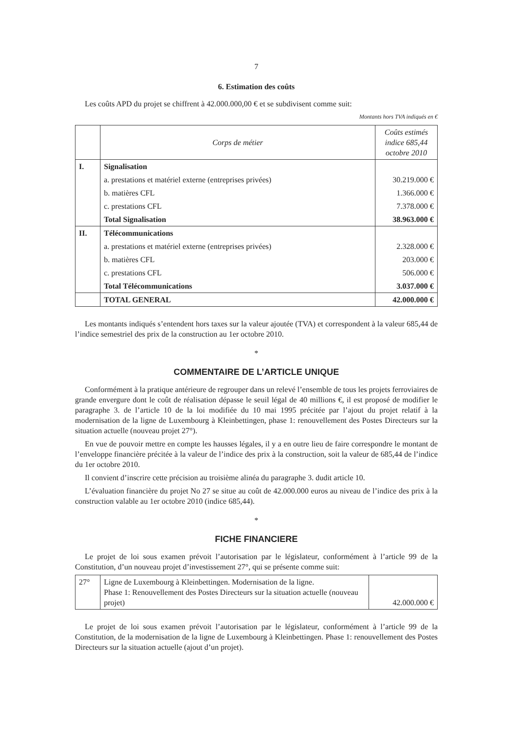7
6. Estimation des coûts
Les coûts APD du projet se chiffrent à 42.000.000,00 € et se subdivisent comme suit:
Montants hors TVA indiqués en €
| | Corps de métier | Coûts estimés indice 685,44 octobre 2010 |
| --- | --- | --- |
| I. | Signalisation | |
| | a. prestations et matériel externe (entreprises privées) | 30.219.000 € |
| | b. matières CFL | 1.366.000 € |
| | c. prestations CFL | 7.378.000 € |
| | Total Signalisation | 38.963.000 € |
| II. | Télécommunications | |
| | a. prestations et matériel externe (entreprises privées) | 2.328.000 € |
| | b. matières CFL | 203.000 € |
| | c. prestations CFL | 506.000 € |
| | Total Télécommunications | 3.037.000 € |
| | TOTAL GENERAL | 42.000.000 € |
Les montants indiqués s’entendent hors taxes sur la valeur ajoutée (TVA) et correspondent à la valeur 685,44 de l’indice semestriel des prix de la construction au 1er octobre 2010.
*
COMMENTAIRE DE L’ARTICLE UNIQUE
Conformément à la pratique antérieure de regrouper dans un relevé l’ensemble de tous les projets ferroviaires de grande envergure dont le coût de réalisation dépasse le seuil légal de 40 millions €, il est proposé de modifier le paragraphe 3. de l’article 10 de la loi modifiée du 10 mai 1995 précitée par l’ajout du projet relatif à la modernisation de la ligne de Luxembourg à Kleinbettingen, phase 1: renouvellement des Postes Directeurs sur la situation actuelle (nouveau projet 27°).
En vue de pouvoir mettre en compte les hausses légales, il y a en outre lieu de faire correspondre le montant de l’enveloppe financière précitée à la valeur de l’indice des prix à la construction, soit la valeur de 685,44 de l’indice du 1er octobre 2010.
Il convient d’inscrire cette précision au troisième alinéa du paragraphe 3. dudit article 10.
L’évaluation financière du projet No 27 se situe au coût de 42.000.000 euros au niveau de l’indice des prix à la construction valable au 1er octobre 2010 (indice 685,44).
*
FICHE FINANCIERE
Le projet de loi sous examen prévoit l’autorisation par le législateur, conformément à l’article 99 de la Constitution, d’un nouveau projet d’investissement 27°, qui se présente comme suit:
| 27° | Ligne de Luxembourg à Kleinbettingen. Modernisation de la ligne. Phase 1: Renouvellement des Postes Directeurs sur la situation actuelle (nouveau projet) | 42.000.000 € |
Le projet de loi sous examen prévoit l’autorisation par le législateur, conformément à l’article 99 de la Constitution, de la modernisation de la ligne de Luxembourg à Kleinbettingen. Phase 1: renouvellement des Postes Directeurs sur la situation actuelle (ajout d’un projet).